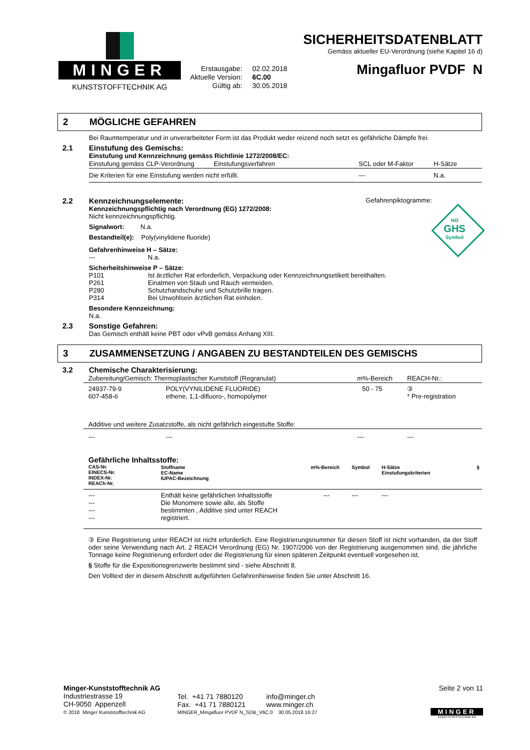MINGER
KUNSTSTOFFTECHNIK AG
Erstausgabe: 02.02.2018
Aktuelle Version: 6C.00
Gültig ab: 30.05.2018
SICHERHEITSDATENBLATT
Gemäss aktueller EU-Verordnung (siehe Kapitel 16 d)
Mingafluor PVDF N
2 MÖGLICHE GEFAHREN
Bei Raumtemperatur und in unverarbeiteter Form ist das Produkt weder reizend noch setzt es gefährliche Dämpfe frei.
2.1 Einstufung des Gemischs:
Einstufung und Kennzeichnung gemäss Richtlinie 1272/2008/EC:
| Einstufung gemäss CLP-Verordnung | Einstufungsverfahren | SCL oder M-Faktor | H-Sätze |
| Die Kriterien für eine Einstufung werden nicht erfüllt. | | --- | N.a. |
2.2
Gefahrenpiktogramme:
NO
GHS
Symbol
Kennzeichnungselemente:
Kennzeichnungspflichtig nach Verordnung (EG) 1272/2008:
Nicht kennzeichnungspflichtig.
Signalwort: N.a.
Bestandteil(e): Poly(vinylidene fluoride)
Gefahrenhinweise H – Sätze:
--- N.a.
Sicherheitshinweise P – Sätze:
P101 Ist ärztlicher Rat erforderlich, Verpackung oder Kennzeichnungsetikett bereithalten.
P261 Einatmen von Staub und Rauch vermeiden.
P280 Schutzhandschuhe und Schutzbrille tragen.
P314 Bei Unwohlsein ärztlichen Rat einholen.
Besondere Kennzeichnung:
N.a.
2.3 Sonstige Gefahren:
Das Gemisch enthält keine PBT oder vPvB gemäss Anhang XIII.
3 ZUSAMMENSETZUNG / ANGABEN ZU BESTANDTEILEN DES GEMISCHS
3.2 Chemische Charakterisierung:
| Zubereitung/Gemisch: Thermoplastischer Kunststoff (Regranulat) | | m%-Bereich | REACH-Nr.: |
| 24937-79-9 607-458-6 | POLY(VYNILIDENE FLUORIDE) ethene, 1,1-difluoro-, homopolymer | 50 - 75 | ③ * Pre-registration |
| Additive und weitere Zusatzstoffe, als nicht gefährlich eingestufte Stoffe: | | | |
| --- | --- | --- | --- |
Gefährliche Inhaltsstoffe:
| CAS-Nr. EINECS-Nr. INDEX-Nr. REACh-Nr. | Stoffname EC-Name IUPAC-Bezeichnung | m%-Bereich | Symbol | H-Sätze Einstufungskriterien | § |
| --- | --- | --- | --- | --- | --- |
| --- --- --- --- | Enthält keine gefährlichen Inhaltsstoffe Die Monomere sowie alle, als Stoffe bestimmten , Additive sind unter REACH registriert. | --- | --- | --- | |
③ Eine Registrierung unter REACH ist nicht erforderlich. Eine Registrierungsnummer für diesen Stoff ist nicht vorhanden, da der Stoff oder seine Verwendung nach Art. 2 REACH Verordnung (EG) Nr. 1907/2006 von der Registrierung ausgenommen sind, die jährliche Tonnage keine Registrierung erfordert oder die Registrierung für einen späteren Zeitpunkt eventuell vorgesehen ist.
§ Stoffe für die Expositionsgrenzwerte bestimmt sind - siehe Abschnitt 8.
Den Volltext der in diesem Abschnitt aufgeführten Gefahrenhinweise finden Sie unter Abschnitt 16.
Minger-Kunststofftechnik AG
Industriestrasse 19
CH-9050 Appenzell
Tel. +41 71 7880120
Fax. +41 71 7880121
info@minger.ch
www.minger.ch
Seite 2 von 11
MINGER
KUNSTSTOFFTECHNIK AG
© 2018 Minger Kunststofftechnik AG MINGER_Mingafluor PVDF N_SDB_V6C.0 30.05.2018 16:27